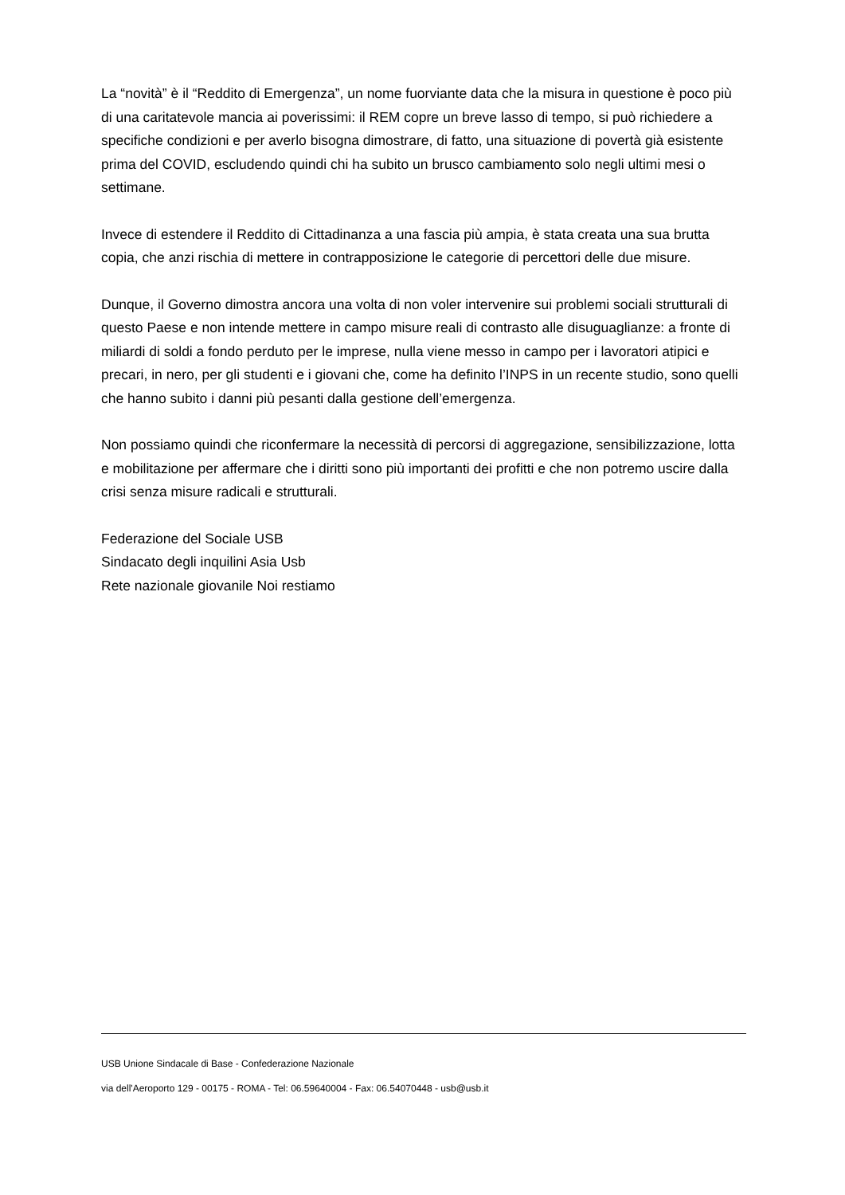La “novità” è il “Reddito di Emergenza”, un nome fuorviante data che la misura in questione è poco più di una caritatevole mancia ai poverissimi: il REM copre un breve lasso di tempo, si può richiedere a specifiche condizioni e per averlo bisogna dimostrare, di fatto, una situazione di povertà già esistente prima del COVID, escludendo quindi chi ha subito un brusco cambiamento solo negli ultimi mesi o settimane.
Invece di estendere il Reddito di Cittadinanza a una fascia più ampia, è stata creata una sua brutta copia, che anzi rischia di mettere in contrapposizione le categorie di percettori delle due misure.
Dunque, il Governo dimostra ancora una volta di non voler intervenire sui problemi sociali strutturali di questo Paese e non intende mettere in campo misure reali di contrasto alle disuguaglianze: a fronte di miliardi di soldi a fondo perduto per le imprese, nulla viene messo in campo per i lavoratori atipici e precari, in nero, per gli studenti e i giovani che, come ha definito l’INPS in un recente studio, sono quelli che hanno subito i danni più pesanti dalla gestione dell’emergenza.
Non possiamo quindi che riconfermare la necessità di percorsi di aggregazione, sensibilizzazione, lotta e mobilitazione per affermare che i diritti sono più importanti dei profitti e che non potremo uscire dalla crisi senza misure radicali e strutturali.
Federazione del Sociale USB
Sindacato degli inquilini Asia Usb
Rete nazionale giovanile Noi restiamo
USB Unione Sindacale di Base - Confederazione Nazionale
via dell'Aeroporto 129 - 00175 - ROMA - Tel: 06.59640004 - Fax: 06.54070448 - usb@usb.it